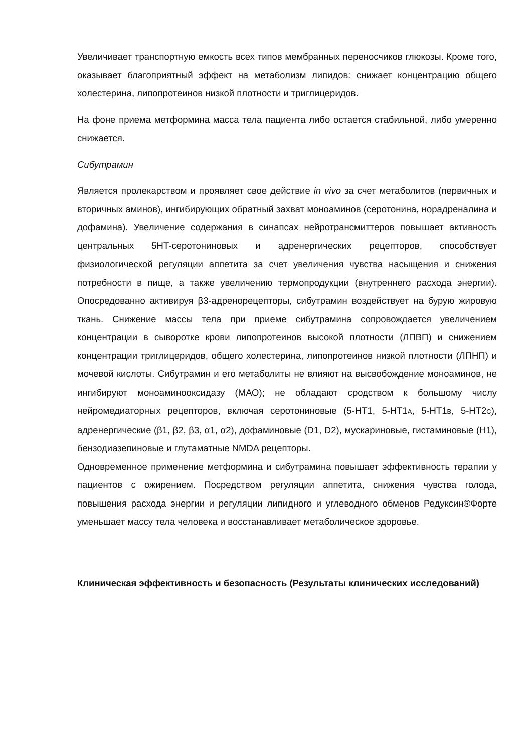Увеличивает транспортную емкость всех типов мембранных переносчиков глюкозы. Кроме того, оказывает благоприятный эффект на метаболизм липидов: снижает концентрацию общего холестерина, липопротеинов низкой плотности и триглицеридов.
На фоне приема метформина масса тела пациента либо остается стабильной, либо умеренно снижается.
Сибутрамин
Является пролекарством и проявляет свое действие in vivo за счет метаболитов (первичных и вторичных аминов), ингибирующих обратный захват моноаминов (серотонина, норадреналина и дофамина). Увеличение содержания в синапсах нейротрансмиттеров повышает активность центральных 5HT-серотониновых и адренергических рецепторов, способствует физиологической регуляции аппетита за счет увеличения чувства насыщения и снижения потребности в пище, а также увеличению термопродукции (внутреннего расхода энергии). Опосредованно активируя β3-адренорецепторы, сибутрамин воздействует на бурую жировую ткань. Снижение массы тела при приеме сибутрамина сопровождается увеличением концентрации в сыворотке крови липопротеинов высокой плотности (ЛПВП) и снижением концентрации триглицеридов, общего холестерина, липопротеинов низкой плотности (ЛПНП) и мочевой кислоты. Сибутрамин и его метаболиты не влияют на высвобождение моноаминов, не ингибируют моноаминооксидазу (МАО); не обладают сродством к большому числу нейромедиаторных рецепторов, включая серотониновые (5-HT1, 5-HT1A, 5-HT1B, 5-HT2C), адренергические (β1, β2, β3, α1, α2), дофаминовые (D1, D2), мускариновые, гистаминовые (H1), бензодиазепиновые и глутаматные NMDA рецепторы.
Одновременное применение метформина и сибутрамина повышает эффективность терапии у пациентов с ожирением. Посредством регуляции аппетита, снижения чувства голода, повышения расхода энергии и регуляции липидного и углеводного обменов Редуксин®Форте уменьшает массу тела человека и восстанавливает метаболическое здоровье.
Клиническая эффективность и безопасность (Результаты клинических исследований)